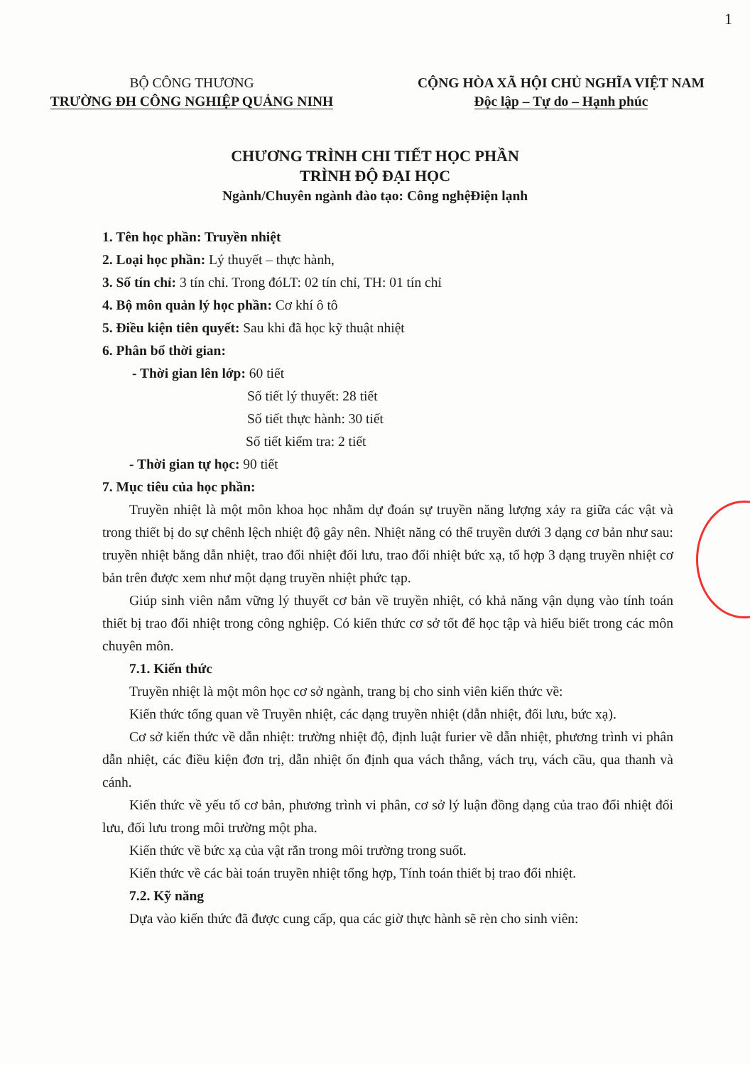1
BỘ CÔNG THƯƠNG
TRƯỜNG ĐH CÔNG NGHIỆP QUẢNG NINH
CỘNG HÒA XÃ HỘI CHỦ NGHĨA VIỆT NAM
Độc lập – Tự do – Hạnh phúc
CHƯƠNG TRÌNH CHI TIẾT HỌC PHẦN
TRÌNH ĐỘ ĐẠI HỌC
Ngành/Chuyên ngành đào tạo: Công nghệĐiện lạnh
1. Tên học phần: Truyền nhiệt
2. Loại học phần: Lý thuyết – thực hành,
3. Số tín chỉ: 3 tín chỉ. Trong đóLT: 02 tín chỉ, TH: 01 tín chỉ
4. Bộ môn quản lý học phần: Cơ khí ô tô
5. Điều kiện tiên quyết: Sau khi đã học kỹ thuật nhiệt
6. Phân bổ thời gian:
- Thời gian lên lớp: 60 tiết
Số tiết lý thuyết: 28 tiết
Số tiết thực hành: 30 tiết
Số tiết kiểm tra: 2 tiết
- Thời gian tự học: 90 tiết
7. Mục tiêu của học phần:
Truyền nhiệt là một môn khoa học nhằm dự đoán sự truyền năng lượng xảy ra giữa các vật và trong thiết bị do sự chênh lệch nhiệt độ gây nên. Nhiệt năng có thể truyền dưới 3 dạng cơ bản như sau: truyền nhiệt bằng dẫn nhiệt, trao đổi nhiệt đối lưu, trao đổi nhiệt bức xạ, tổ hợp 3 dạng truyền nhiệt cơ bản trên được xem như một dạng truyền nhiệt phức tạp.
Giúp sinh viên nắm vững lý thuyết cơ bản về truyền nhiệt, có khả năng vận dụng vào tính toán thiết bị trao đổi nhiệt trong công nghiệp. Có kiến thức cơ sở tốt để học tập và hiểu biết trong các môn chuyên môn.
7.1. Kiến thức
Truyền nhiệt là một môn học cơ sở ngành, trang bị cho sinh viên kiến thức về:
Kiến thức tổng quan về Truyền nhiệt, các dạng truyền nhiệt (dẫn nhiệt, đối lưu, bức xạ).
Cơ sở kiến thức về dẫn nhiệt: trường nhiệt độ, định luật furier về dẫn nhiệt, phương trình vi phân dẫn nhiệt, các điều kiện đơn trị, dẫn nhiệt ổn định qua vách thẳng, vách trụ, vách cầu, qua thanh và cánh.
Kiến thức về yếu tố cơ bản, phương trình vi phân, cơ sở lý luận đồng dạng của trao đổi nhiệt đối lưu, đối lưu trong môi trường một pha.
Kiến thức về bức xạ của vật rắn trong môi trường trong suốt.
Kiến thức về các bài toán truyền nhiệt tổng hợp, Tính toán thiết bị trao đổi nhiệt.
7.2. Kỹ năng
Dựa vào kiến thức đã được cung cấp, qua các giờ thực hành sẽ rèn cho sinh viên: